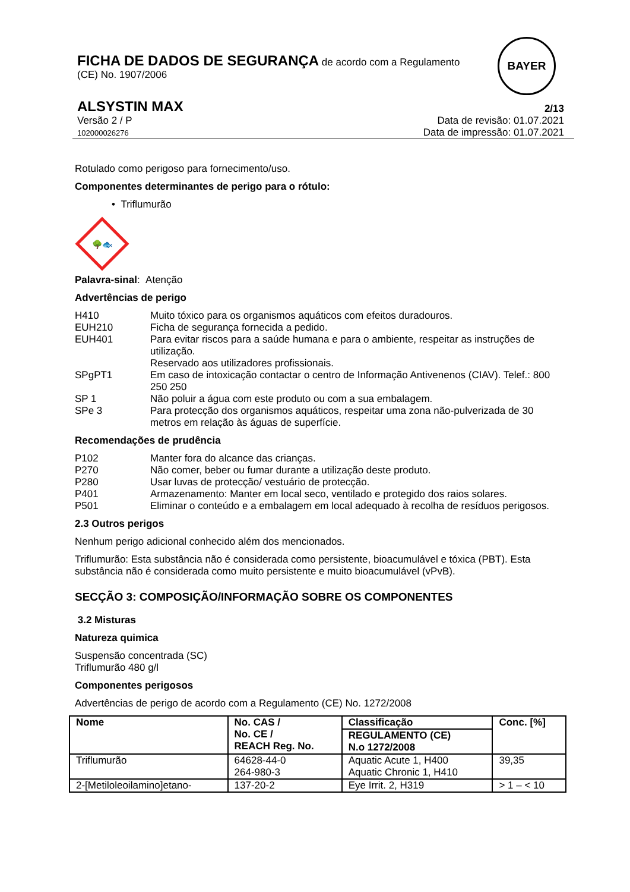FICHA DE DADOS DE SEGURANÇA de acordo com a Regulamento
(CE) No. 1907/2006
BAYER
ALSYSTIN MAX 2/13
Versão 2 / P
102000026276 Data de revisão: 01.07.2021
Data de impressão: 01.07.2021
Rotulado como perigoso para fornecimento/uso.
Componentes determinantes de perigo para o rótulo:
• Triflumurão
🌳🐟
Palavra-sinal: Atenção
Advertências de perigo
H410 Muito tóxico para os organismos aquáticos com efeitos duradouros.
EUH210 Ficha de segurança fornecida a pedido.
EUH401 Para evitar riscos para a saúde humana e para o ambiente, respeitar as instruções de utilização.
Reservado aos utilizadores profissionais.
SPgPT1 Em caso de intoxicação contactar o centro de Informação Antivenenos (CIAV). Telef.: 800 250 250
SP 1 Não poluir a água com este produto ou com a sua embalagem.
SPe 3 Para protecção dos organismos aquáticos, respeitar uma zona não-pulverizada de 30 metros em relação às águas de superfície.
Recomendações de prudência
P102 Manter fora do alcance das crianças.
P270 Não comer, beber ou fumar durante a utilização deste produto.
P280 Usar luvas de protecção/ vestuário de protecção.
P401 Armazenamento: Manter em local seco, ventilado e protegido dos raios solares.
P501 Eliminar o conteúdo e a embalagem em local adequado à recolha de resíduos perigosos.
2.3 Outros perigos
Nenhum perigo adicional conhecido além dos mencionados.
Triflumurão: Esta substância não é considerada como persistente, bioacumulável e tóxica (PBT). Esta substância não é considerada como muito persistente e muito bioacumulável (vPvB).
SECÇÃO 3: COMPOSIÇÃO/INFORMAÇÃO SOBRE OS COMPONENTES
3.2 Misturas
Natureza quimica
Suspensão concentrada (SC)
Triflumurão 480 g/l
Componentes perigosos
Advertências de perigo de acordo com a Regulamento (CE) No. 1272/2008
| Nome | No. CAS / No. CE / REACH Reg. No. | Classificação | Conc. [%] |
| --- | --- | --- | --- |
| | | REGULAMENTO (CE) N.o 1272/2008 | |
| Triflumurão | 64628-44-0 264-980-3 | Aquatic Acute 1, H400 Aquatic Chronic 1, H410 | 39,35 |
| 2-[Metiloleoilamino]etano- | 137-20-2 | Eye Irrit. 2, H319 | > 1 – < 10 |